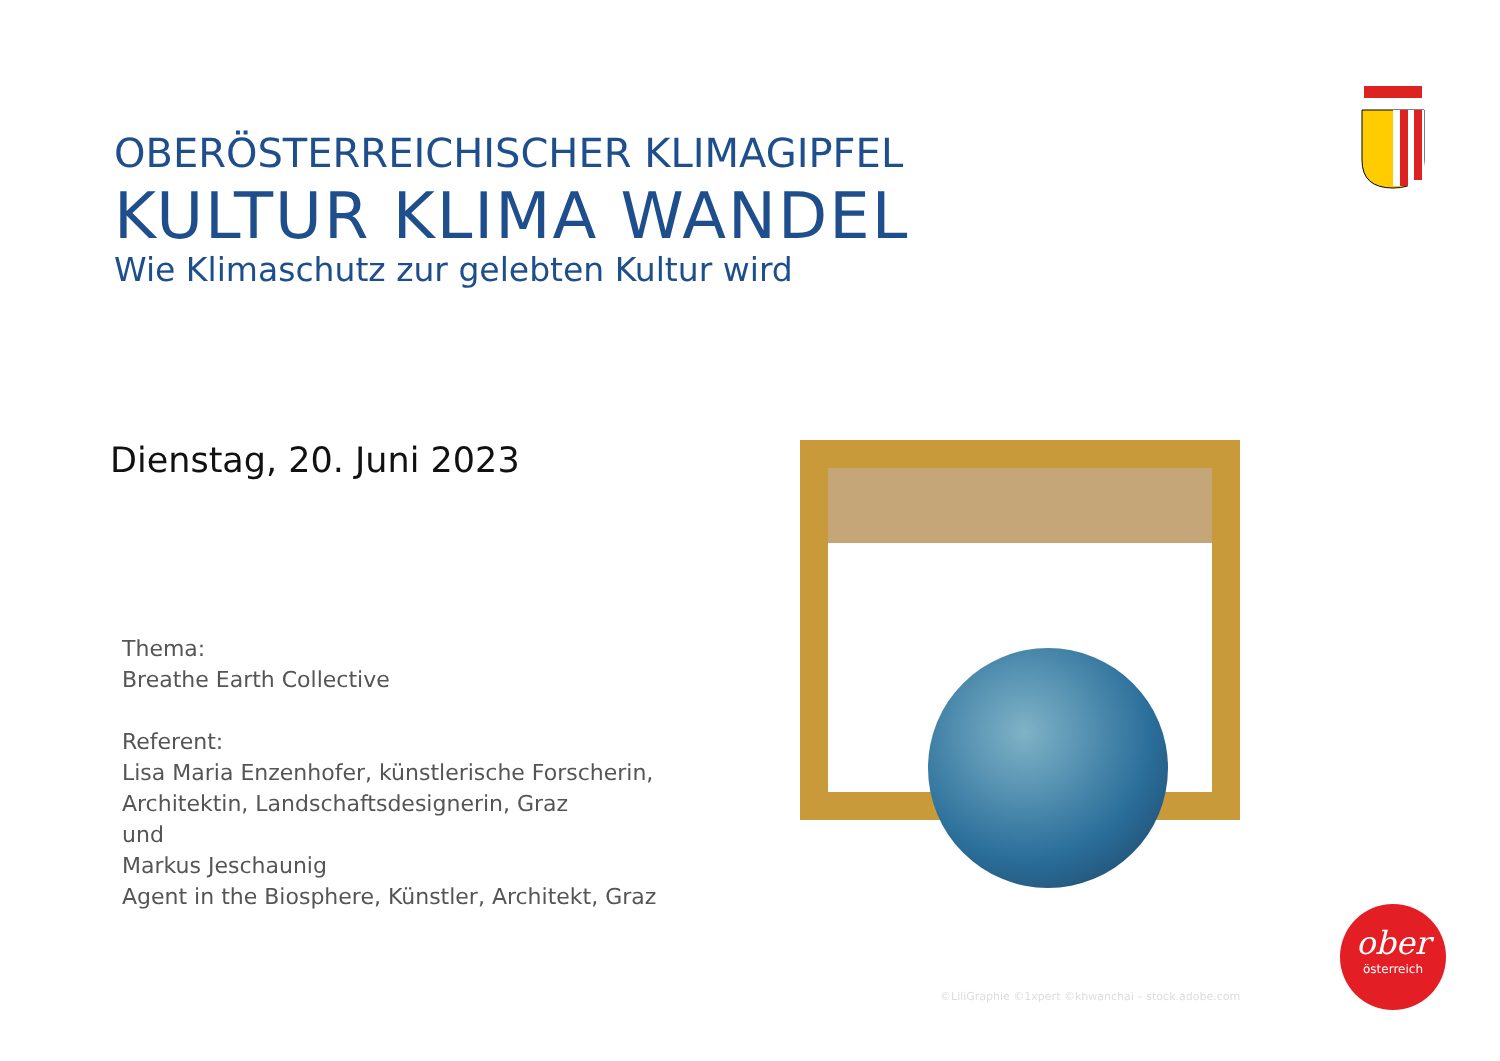OBERÖSTERREICHISCHER KLIMAGIPFEL
KULTUR KLIMA WANDEL
Wie Klimaschutz zur gelebten Kultur wird
Dienstag, 20. Juni 2023
Thema:
Breathe Earth Collective
Referent:
Lisa Maria Enzenhofer, künstlerische Forscherin,
Architektin, Landschaftsdesignerin, Graz
und
Markus Jeschaunig
Agent in the Biosphere, Künstler, Architekt, Graz
©LiliGraphie ©1xpert ©khwanchai – stock.adobe.com
ober
österreich